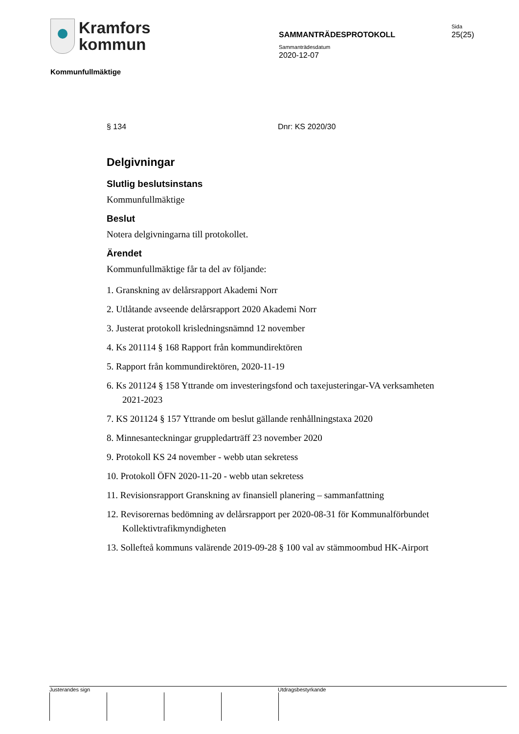Kramfors
kommun
Kommunfullmäktige
SAMMANTRÄDESPROTOKOLL
Sammanträdesdatum
2020-12-07
Sida
25(25)
§ 134 Dnr: KS 2020/30
Delgivningar
Slutlig beslutsinstans
Kommunfullmäktige
Beslut
Notera delgivningarna till protokollet.
Ärendet
Kommunfullmäktige får ta del av följande:
1. Granskning av delårsrapport Akademi Norr
2. Utlåtande avseende delårsrapport 2020 Akademi Norr
3. Justerat protokoll krisledningsnämnd 12 november
4. Ks 201114 § 168 Rapport från kommundirektören
5. Rapport från kommundirektören, 2020-11-19
6. Ks 201124 § 158 Yttrande om investeringsfond och taxejusteringar-VA verksamheten 2021-2023
7. KS 201124 § 157 Yttrande om beslut gällande renhållningstaxa 2020
8. Minnesanteckningar gruppledarträff 23 november 2020
9. Protokoll KS 24 november - webb utan sekretess
10. Protokoll ÖFN 2020-11-20 - webb utan sekretess
11. Revisionsrapport Granskning av finansiell planering – sammanfattning
12. Revisorernas bedömning av delårsrapport per 2020-08-31 för Kommunalförbundet Kollektivtrafikmyndigheten
13. Sollefteå kommuns valärende 2019-09-28 § 100 val av stämmoombud HK-Airport
Justerandes sign Utdragsbestyrkande